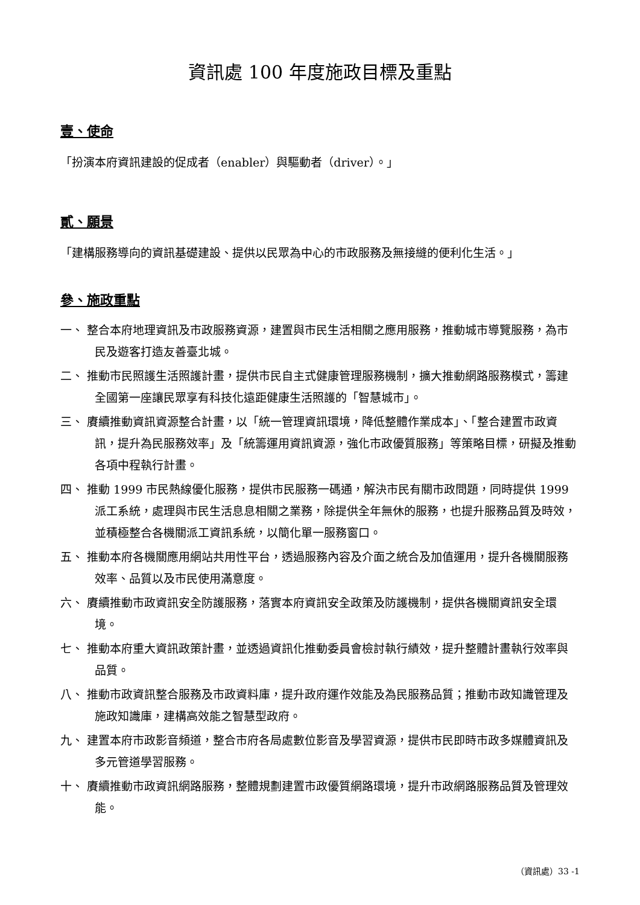資訊處 100 年度施政目標及重點
壹、使命
「扮演本府資訊建設的促成者（enabler）與驅動者（driver）。」
貳、願景
「建構服務導向的資訊基礎建設、提供以民眾為中心的市政服務及無接縫的便利化生活。」
參、施政重點
一、 整合本府地理資訊及市政服務資源，建置與市民生活相關之應用服務，推動城市導覽服務，為市民及遊客打造友善臺北城。
二、 推動市民照護生活照護計畫，提供市民自主式健康管理服務機制，擴大推動網路服務模式，籌建全國第一座讓民眾享有科技化遠距健康生活照護的「智慧城市」。
三、 賡續推動資訊資源整合計畫，以「統一管理資訊環境，降低整體作業成本」、「整合建置市政資訊，提升為民服務效率」及「統籌運用資訊資源，強化市政優質服務」等策略目標，研擬及推動各項中程執行計畫。
四、 推動 1999 市民熱線優化服務，提供市民服務一碼通，解決市民有關市政問題，同時提供 1999 派工系統，處理與市民生活息息相關之業務，除提供全年無休的服務，也提升服務品質及時效，並積極整合各機關派工資訊系統，以簡化單一服務窗口。
五、 推動本府各機關應用網站共用性平台，透過服務內容及介面之統合及加值運用，提升各機關服務效率、品質以及市民使用滿意度。
六、 賡續推動市政資訊安全防護服務，落實本府資訊安全政策及防護機制，提供各機關資訊安全環境。
七、 推動本府重大資訊政策計畫，並透過資訊化推動委員會檢討執行績效，提升整體計畫執行效率與品質。
八、 推動市政資訊整合服務及市政資料庫，提升政府運作效能及為民服務品質；推動市政知識管理及施政知識庫，建構高效能之智慧型政府。
九、 建置本府市政影音頻道，整合市府各局處數位影音及學習資源，提供市民即時市政多媒體資訊及多元管道學習服務。
十、 賡續推動市政資訊網路服務，整體規劃建置市政優質網路環境，提升市政網路服務品質及管理效能。
（資訊處）33 -1